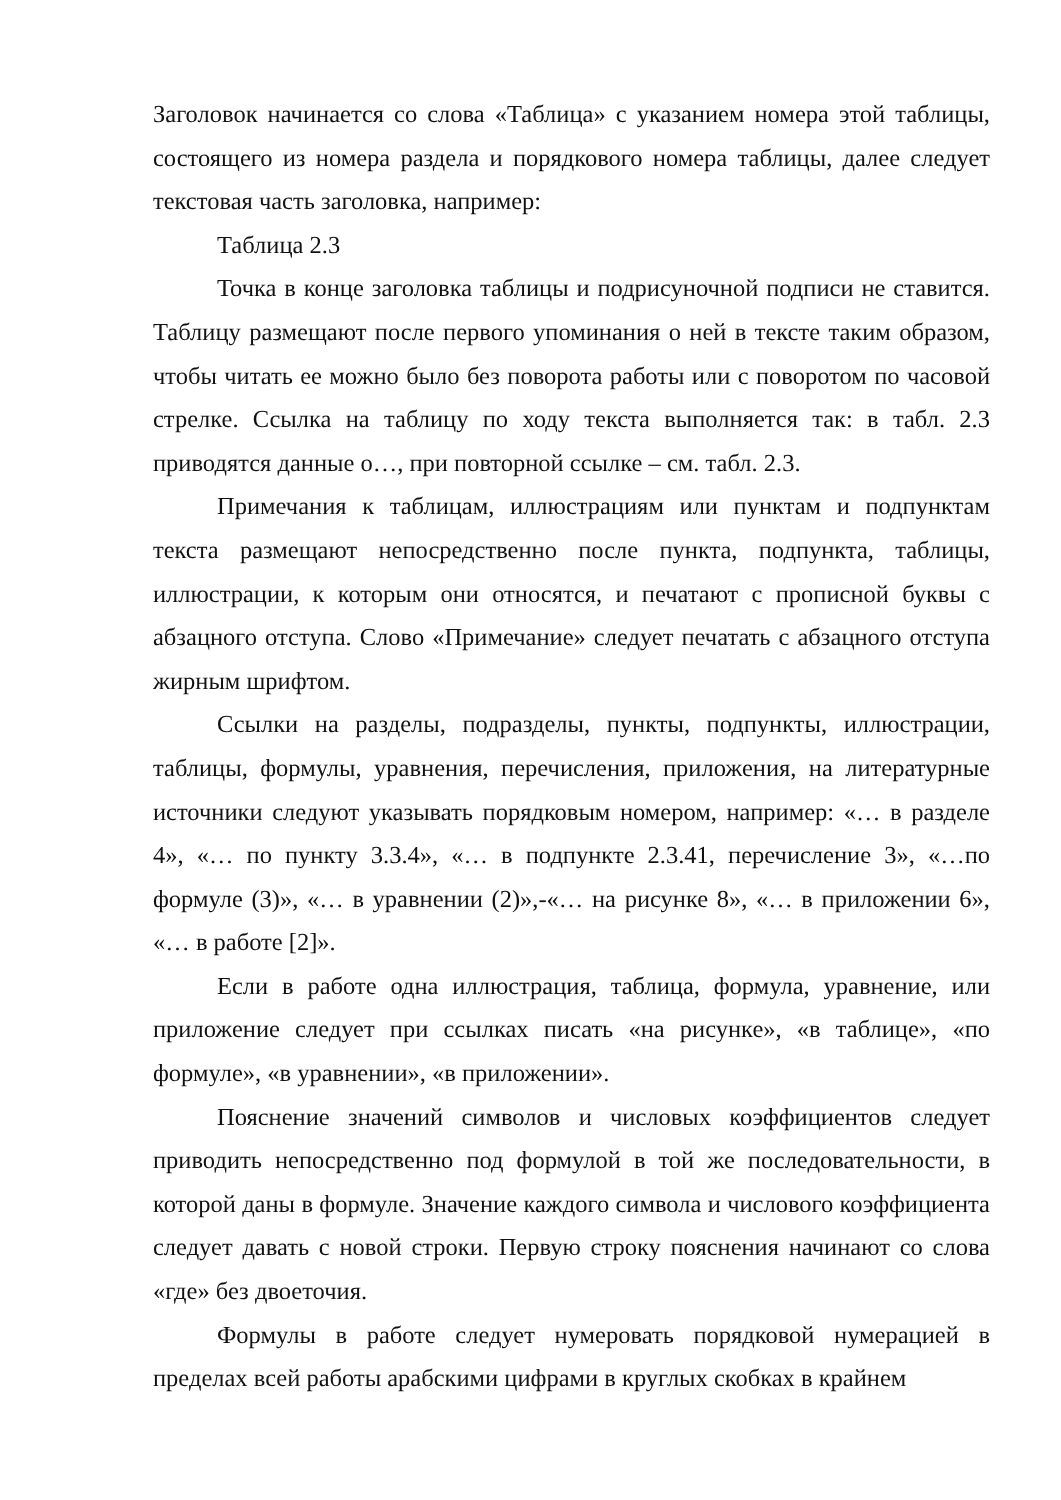Заголовок начинается со слова «Таблица» с указанием номера этой таблицы, состоящего из номера раздела и порядкового номера таблицы, далее следует текстовая часть заголовка, например:
Таблица 2.3
Точка в конце заголовка таблицы и подрисуночной подписи не ставится. Таблицу размещают после первого упоминания о ней в тексте таким образом, чтобы читать ее можно было без поворота работы или с поворотом по часовой стрелке. Ссылка на таблицу по ходу текста выполняется так: в табл. 2.3 приводятся данные о…, при повторной ссылке – см. табл. 2.3.
Примечания к таблицам, иллюстрациям или пунктам и подпунктам текста размещают непосредственно после пункта, подпункта, таблицы, иллюстрации, к которым они относятся, и печатают с прописной буквы с абзацного отступа. Слово «Примечание» следует печатать с абзацного отступа жирным шрифтом.
Ссылки на разделы, подразделы, пункты, подпункты, иллюстрации, таблицы, формулы, уравнения, перечисления, приложения, на литературные источники следуют указывать порядковым номером, например: «… в разделе 4», «… по пункту 3.3.4», «… в подпункте 2.3.41, перечисление 3», «…по формуле (3)», «… в уравнении (2)»,-«… на рисунке 8», «… в приложении 6», «… в работе [2]».
Если в работе одна иллюстрация, таблица, формула, уравнение, или приложение следует при ссылках писать «на рисунке», «в таблице», «по формуле», «в уравнении», «в приложении».
Пояснение значений символов и числовых коэффициентов следует приводить непосредственно под формулой в той же последовательности, в которой даны в формуле. Значение каждого символа и числового коэффициента следует давать с новой строки. Первую строку пояснения начинают со слова «где» без двоеточия.
Формулы в работе следует нумеровать порядковой нумерацией в пределах всей работы арабскими цифрами в круглых скобках в крайнем